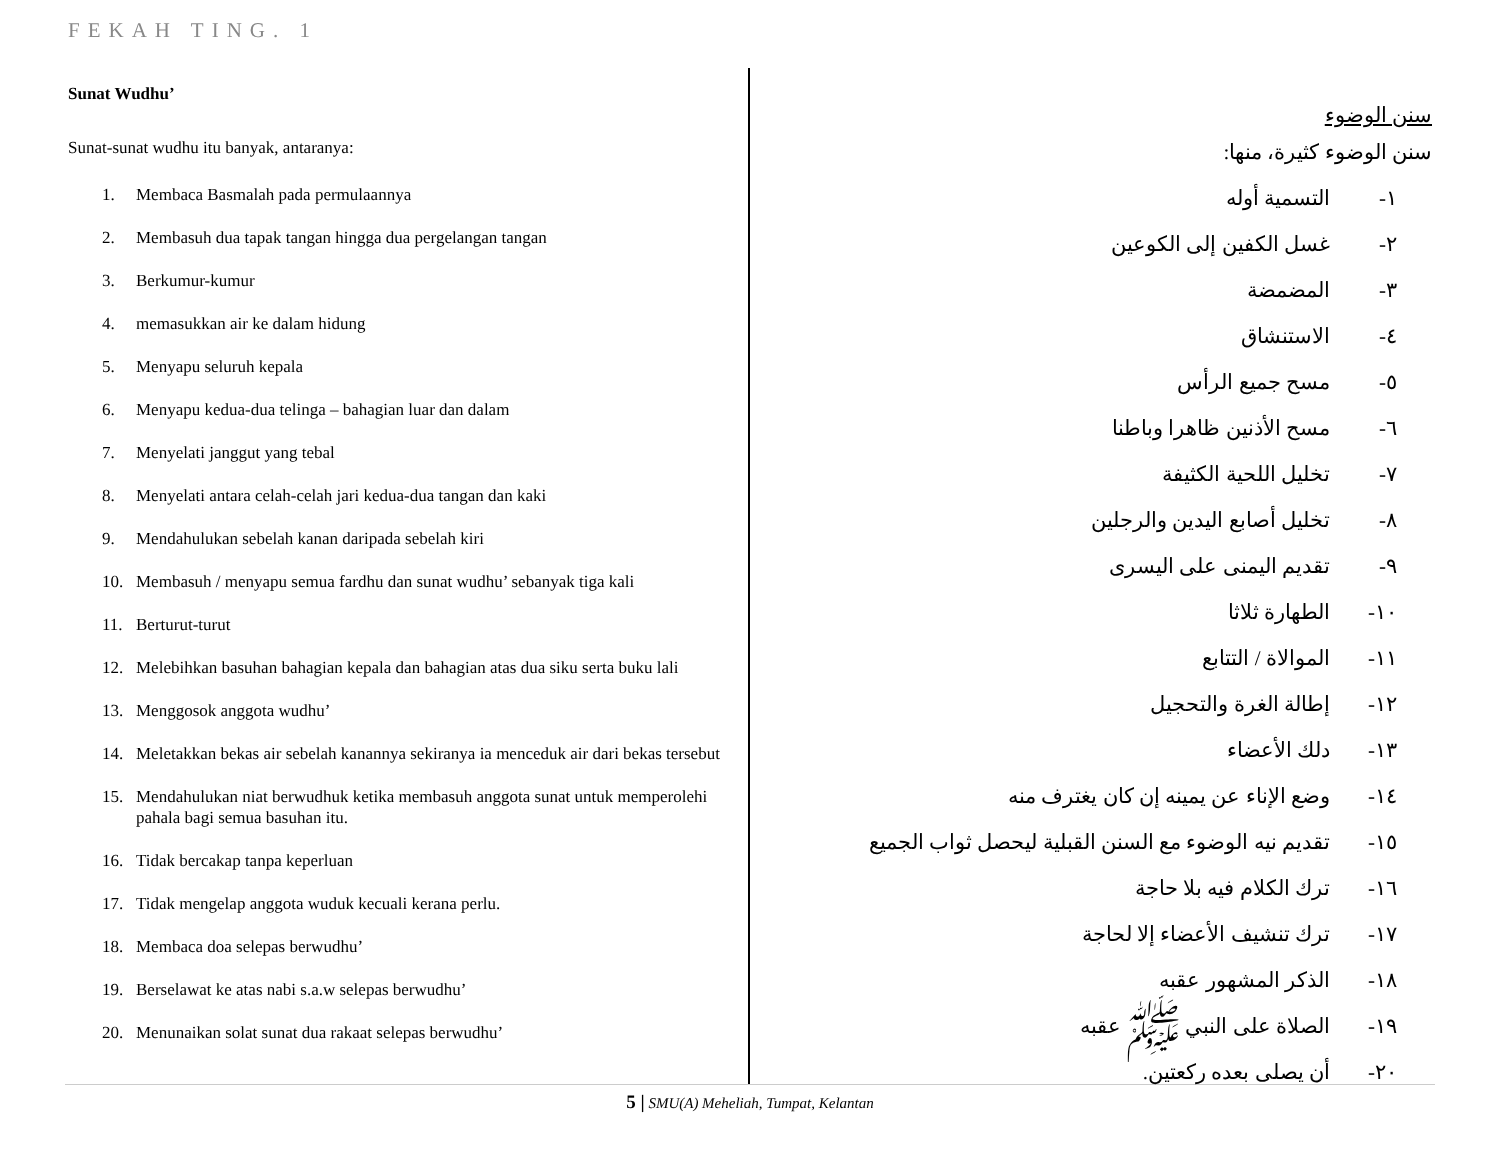FEKAH TING. 1
Sunat Wudhu’
Sunat-sunat wudhu itu banyak, antaranya:
1. Membaca Basmalah pada permulaannya
2. Membasuh dua tapak tangan hingga dua pergelangan tangan
3. Berkumur-kumur
4. memasukkan air ke dalam hidung
5. Menyapu seluruh kepala
6. Menyapu kedua-dua telinga – bahagian luar dan dalam
7. Menyelati janggut yang tebal
8. Menyelati antara celah-celah jari kedua-dua tangan dan kaki
9. Mendahulukan sebelah kanan daripada sebelah kiri
10. Membasuh / menyapu semua fardhu dan sunat wudhu’ sebanyak tiga kali
11. Berturut-turut
12. Melebihkan basuhan bahagian kepala dan bahagian atas dua siku serta buku lali
13. Menggosok anggota wudhu’
14. Meletakkan bekas air sebelah kanannya sekiranya ia menceduk air dari bekas tersebut
15. Mendahulukan niat berwudhuk ketika membasuh anggota sunat untuk memperolehi pahala bagi semua basuhan itu.
16. Tidak bercakap tanpa keperluan
17. Tidak mengelap anggota wuduk kecuali kerana perlu.
18. Membaca doa selepas berwudhu’
19. Berselawat ke atas nabi s.a.w selepas berwudhu’
20. Menunaikan solat sunat dua rakaat selepas berwudhu’
سنن الوضوء
سنن الوضوء كثيرة، منها:
١- التسمية أوله
٢- غسل الكفين إلى الكوعين
٣- المضمضة
٤- الاستنشاق
٥- مسح جميع الرأس
٦- مسح الأذنين ظاهرا وباطنا
٧- تخليل اللحية الكثيفة
٨- تخليل أصابع اليدين والرجلين
٩- تقديم اليمنى على اليسرى
١٠- الطهارة ثلاثا
١١- الموالاة / التتابع
١٢- إطالة الغرة والتحجيل
١٣- دلك الأعضاء
١٤- وضع الإناء عن يمينه إن كان يغترف منه
١٥- تقديم نيه الوضوء مع السنن القبلية ليحصل ثواب الجميع
١٦- ترك الكلام فيه بلا حاجة
١٧- ترك تنشيف الأعضاء إلا لحاجة
١٨- الذكر المشهور عقبه
١٩- الصلاة على النبي ﷺ عقبه
٢٠- أن يصلى بعده ركعتين.
5 | SMU(A) Meheliah, Tumpat, Kelantan